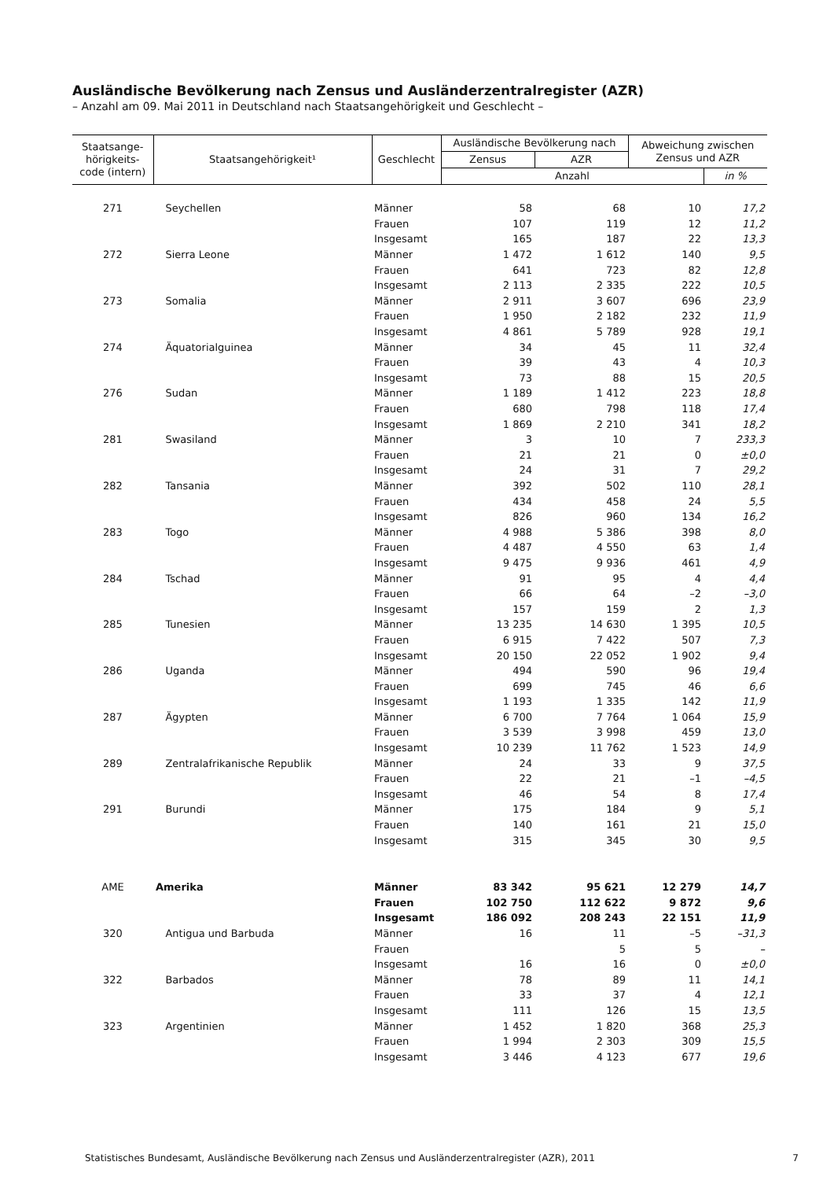Ausländische Bevölkerung nach Zensus und Ausländerzentralregister (AZR)
– Anzahl am 09. Mai 2011 in Deutschland nach Staatsangehörigkeit und Geschlecht –
| Staatsange- hörigkeits- code (intern) | Staatsangehörigkeit¹ | Geschlecht | Ausländische Bevölkerung nach | | Abweichung zwischen Zensus und AZR | |
| --- | --- | --- | --- | --- | --- | --- |
| | | | Zensus | AZR | | |
| | | | Anzahl | | | in % |
| 271 | Seychellen | Männer | 58 | 68 | 10 | 17,2 |
| | | Frauen | 107 | 119 | 12 | 11,2 |
| | | Insgesamt | 165 | 187 | 22 | 13,3 |
| 272 | Sierra Leone | Männer | 1 472 | 1 612 | 140 | 9,5 |
| | | Frauen | 641 | 723 | 82 | 12,8 |
| | | Insgesamt | 2 113 | 2 335 | 222 | 10,5 |
| 273 | Somalia | Männer | 2 911 | 3 607 | 696 | 23,9 |
| | | Frauen | 1 950 | 2 182 | 232 | 11,9 |
| | | Insgesamt | 4 861 | 5 789 | 928 | 19,1 |
| 274 | Äquatorialguinea | Männer | 34 | 45 | 11 | 32,4 |
| | | Frauen | 39 | 43 | 4 | 10,3 |
| | | Insgesamt | 73 | 88 | 15 | 20,5 |
| 276 | Sudan | Männer | 1 189 | 1 412 | 223 | 18,8 |
| | | Frauen | 680 | 798 | 118 | 17,4 |
| | | Insgesamt | 1 869 | 2 210 | 341 | 18,2 |
| 281 | Swasiland | Männer | 3 | 10 | 7 | 233,3 |
| | | Frauen | 21 | 21 | 0 | ±0,0 |
| | | Insgesamt | 24 | 31 | 7 | 29,2 |
| 282 | Tansania | Männer | 392 | 502 | 110 | 28,1 |
| | | Frauen | 434 | 458 | 24 | 5,5 |
| | | Insgesamt | 826 | 960 | 134 | 16,2 |
| 283 | Togo | Männer | 4 988 | 5 386 | 398 | 8,0 |
| | | Frauen | 4 487 | 4 550 | 63 | 1,4 |
| | | Insgesamt | 9 475 | 9 936 | 461 | 4,9 |
| 284 | Tschad | Männer | 91 | 95 | 4 | 4,4 |
| | | Frauen | 66 | 64 | –2 | –3,0 |
| | | Insgesamt | 157 | 159 | 2 | 1,3 |
| 285 | Tunesien | Männer | 13 235 | 14 630 | 1 395 | 10,5 |
| | | Frauen | 6 915 | 7 422 | 507 | 7,3 |
| | | Insgesamt | 20 150 | 22 052 | 1 902 | 9,4 |
| 286 | Uganda | Männer | 494 | 590 | 96 | 19,4 |
| | | Frauen | 699 | 745 | 46 | 6,6 |
| | | Insgesamt | 1 193 | 1 335 | 142 | 11,9 |
| 287 | Ägypten | Männer | 6 700 | 7 764 | 1 064 | 15,9 |
| | | Frauen | 3 539 | 3 998 | 459 | 13,0 |
| | | Insgesamt | 10 239 | 11 762 | 1 523 | 14,9 |
| 289 | Zentralafrikanische Republik | Männer | 24 | 33 | 9 | 37,5 |
| | | Frauen | 22 | 21 | –1 | –4,5 |
| | | Insgesamt | 46 | 54 | 8 | 17,4 |
| 291 | Burundi | Männer | 175 | 184 | 9 | 5,1 |
| | | Frauen | 140 | 161 | 21 | 15,0 |
| | | Insgesamt | 315 | 345 | 30 | 9,5 |
| AME | Amerika | Männer | 83 342 | 95 621 | 12 279 | 14,7 |
| | | Frauen | 102 750 | 112 622 | 9 872 | 9,6 |
| | | Insgesamt | 186 092 | 208 243 | 22 151 | 11,9 |
| 320 | Antigua und Barbuda | Männer | 16 | 11 | –5 | –31,3 |
| | | Frauen | | 5 | 5 | – |
| | | Insgesamt | 16 | 16 | 0 | ±0,0 |
| 322 | Barbados | Männer | 78 | 89 | 11 | 14,1 |
| | | Frauen | 33 | 37 | 4 | 12,1 |
| | | Insgesamt | 111 | 126 | 15 | 13,5 |
| 323 | Argentinien | Männer | 1 452 | 1 820 | 368 | 25,3 |
| | | Frauen | 1 994 | 2 303 | 309 | 15,5 |
| | | Insgesamt | 3 446 | 4 123 | 677 | 19,6 |
Statistisches Bundesamt, Ausländische Bevölkerung nach Zensus und Ausländerzentralregister (AZR), 2011 7